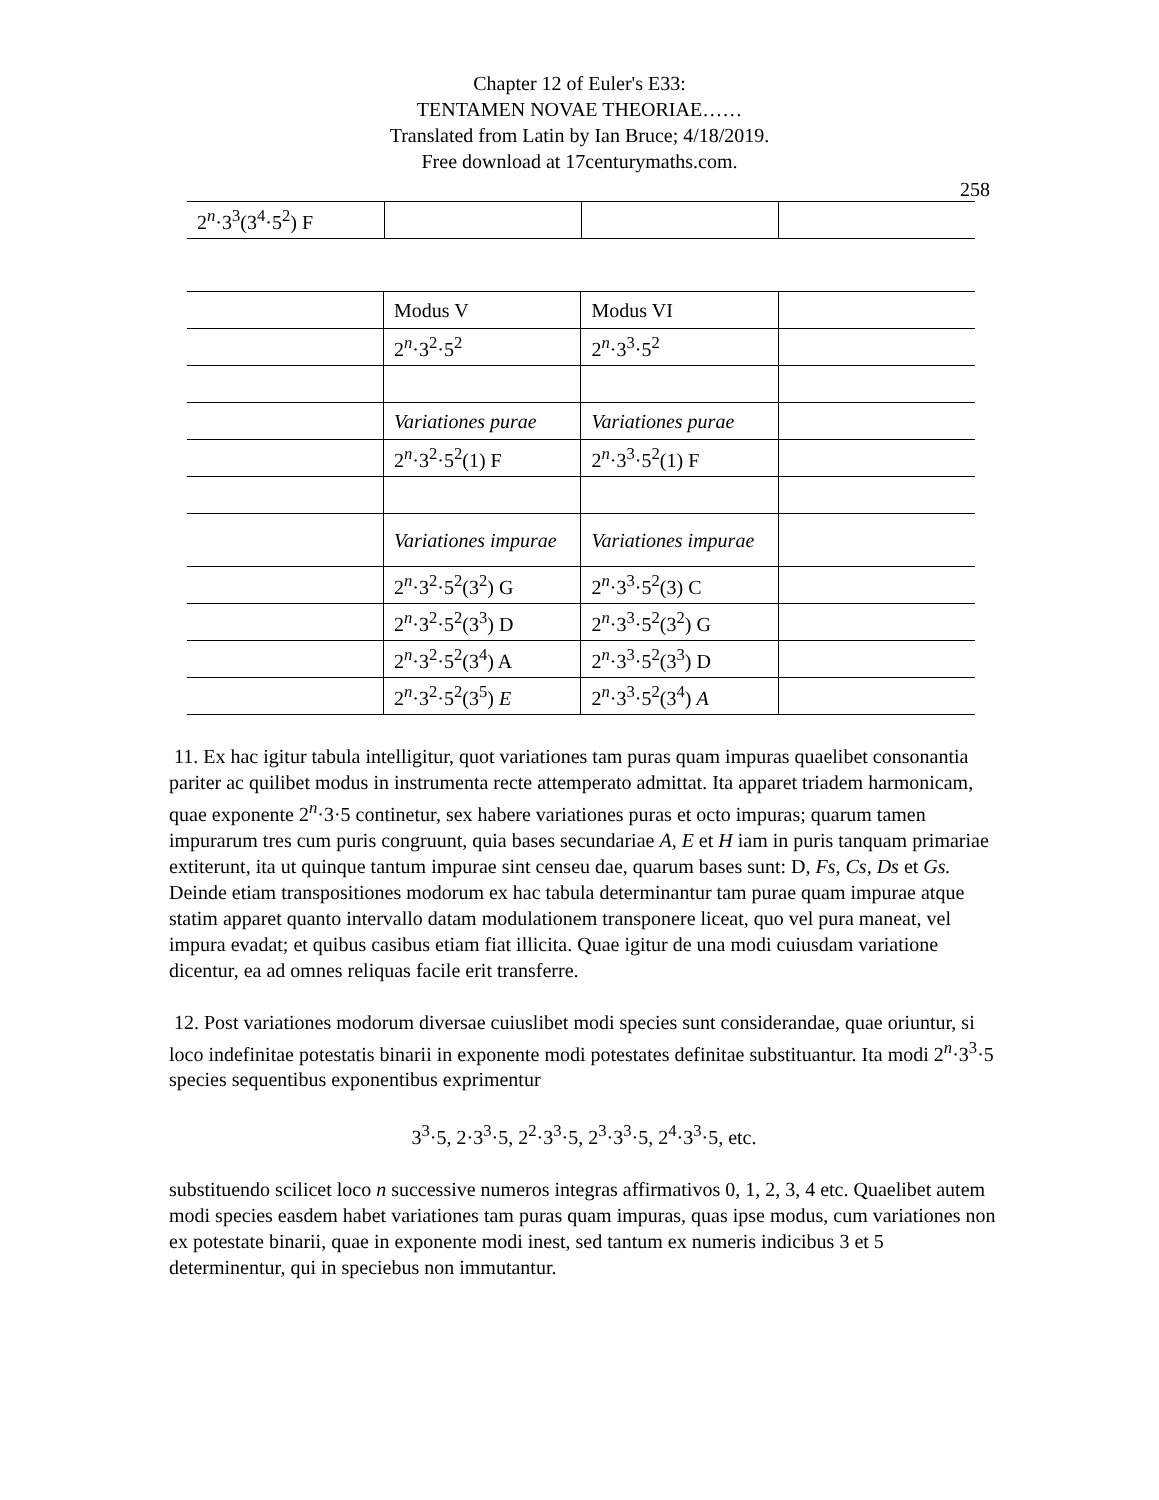Chapter 12 of Euler's E33:
TENTAMEN NOVAE THEORIAE……
Translated from Latin by Ian Bruce; 4/18/2019.
Free download at 17centurymaths.com.
258
| 2<sup>n</sup>·3<sup>3</sup>(3<sup>4</sup>·5<sup>2</sup>) F | | | |
| | Modus V | Modus VI | |
| | 2<sup>n</sup>·3<sup>2</sup>·5<sup>2</sup> | 2<sup>n</sup>·3<sup>3</sup>·5<sup>2</sup> | |
| | Variationes purae | Variationes purae | |
| | 2<sup>n</sup>·3<sup>2</sup>·5<sup>2</sup>(1) F | 2<sup>n</sup>·3<sup>3</sup>·5<sup>2</sup>(1) F | |
| | Variationes impurae | Variationes impurae | |
| | 2<sup>n</sup>·3<sup>2</sup>·5<sup>2</sup>(3<sup>2</sup>) G | 2<sup>n</sup>·3<sup>3</sup>·5<sup>2</sup>(3) C | |
| | 2<sup>n</sup>·3<sup>2</sup>·5<sup>2</sup>(3<sup>3</sup>) D | 2<sup>n</sup>·3<sup>3</sup>·5<sup>2</sup>(3<sup>2</sup>) G | |
| | 2<sup>n</sup>·3<sup>2</sup>·5<sup>2</sup>(3<sup>4</sup>) A | 2<sup>n</sup>·3<sup>3</sup>·5<sup>2</sup>(3<sup>3</sup>) D | |
| | 2<sup>n</sup>·3<sup>2</sup>·5<sup>2</sup>(3<sup>5</sup>) E | 2<sup>n</sup>·3<sup>3</sup>·5<sup>2</sup>(3<sup>4</sup>) A | |
11. Ex hac igitur tabula intelligitur, quot variationes tam puras quam impuras quaelibet consonantia pariter ac quilibet modus in instrumenta recte attemperato admittat. Ita apparet triadem harmonicam, quae exponente 2<sup>n</sup>·3·5 continetur, sex habere variationes puras et octo impuras; quarum tamen impurarum tres cum puris congruunt, quia bases secundariae A, E et H iam in puris tanquam primariae extiterunt, ita ut quinque tantum impurae sint censeu dae, quarum bases sunt: D, Fs, Cs, Ds et Gs. Deinde etiam transpositiones modorum ex hac tabula determinantur tam purae quam impurae atque statim apparet quanto intervallo datam modulationem transponere liceat, quo vel pura maneat, vel impura evadat; et quibus casibus etiam fiat illicita. Quae igitur de una modi cuiusdam variatione dicentur, ea ad omnes reliquas facile erit transferre.
12. Post variationes modorum diversae cuiuslibet modi species sunt considerandae, quae oriuntur, si loco indefinitae potestatis binarii in exponente modi potestates definitae substituantur. Ita modi 2<sup>n</sup>·3<sup>3</sup>·5 species sequentibus exponentibus exprimentur
3<sup>3</sup>·5, 2·3<sup>3</sup>·5, 2<sup>2</sup>·3<sup>3</sup>·5, 2<sup>3</sup>·3<sup>3</sup>·5, 2<sup>4</sup>·3<sup>3</sup>·5, etc.
substituendo scilicet loco n successive numeros integras affirmativos 0, 1, 2, 3, 4 etc. Quaelibet autem modi species easdem habet variationes tam puras quam impuras, quas ipse modus, cum variationes non ex potestate binarii, quae in exponente modi inest, sed tantum ex numeris indicibus 3 et 5 determinentur, qui in speciebus non immutantur.